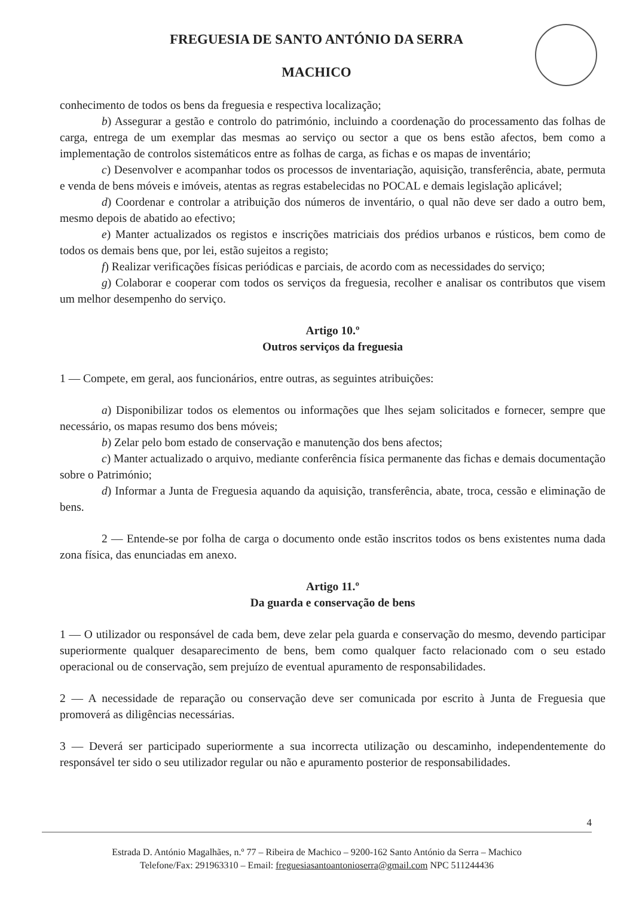FREGUESIA DE SANTO ANTÓNIO DA SERRA
MACHICO
conhecimento de todos os bens da freguesia e respectiva localização;
b) Assegurar a gestão e controlo do património, incluindo a coordenação do processamento das folhas de carga, entrega de um exemplar das mesmas ao serviço ou sector a que os bens estão afectos, bem como a implementação de controlos sistemáticos entre as folhas de carga, as fichas e os mapas de inventário;
c) Desenvolver e acompanhar todos os processos de inventariação, aquisição, transferência, abate, permuta e venda de bens móveis e imóveis, atentas as regras estabelecidas no POCAL e demais legislação aplicável;
d) Coordenar e controlar a atribuição dos números de inventário, o qual não deve ser dado a outro bem, mesmo depois de abatido ao efectivo;
e) Manter actualizados os registos e inscrições matriciais dos prédios urbanos e rústicos, bem como de todos os demais bens que, por lei, estão sujeitos a registo;
f) Realizar verificações físicas periódicas e parciais, de acordo com as necessidades do serviço;
g) Colaborar e cooperar com todos os serviços da freguesia, recolher e analisar os contributos que visem um melhor desempenho do serviço.
Artigo 10.º
Outros serviços da freguesia
1 — Compete, em geral, aos funcionários, entre outras, as seguintes atribuições:
a) Disponibilizar todos os elementos ou informações que lhes sejam solicitados e fornecer, sempre que necessário, os mapas resumo dos bens móveis;
b) Zelar pelo bom estado de conservação e manutenção dos bens afectos;
c) Manter actualizado o arquivo, mediante conferência física permanente das fichas e demais documentação sobre o Património;
d) Informar a Junta de Freguesia aquando da aquisição, transferência, abate, troca, cessão e eliminação de bens.
2 — Entende-se por folha de carga o documento onde estão inscritos todos os bens existentes numa dada zona física, das enunciadas em anexo.
Artigo 11.º
Da guarda e conservação de bens
1 — O utilizador ou responsável de cada bem, deve zelar pela guarda e conservação do mesmo, devendo participar superiormente qualquer desaparecimento de bens, bem como qualquer facto relacionado com o seu estado operacional ou de conservação, sem prejuízo de eventual apuramento de responsabilidades.
2 — A necessidade de reparação ou conservação deve ser comunicada por escrito à Junta de Freguesia que promoverá as diligências necessárias.
3 — Deverá ser participado superiormente a sua incorrecta utilização ou descaminho, independentemente do responsável ter sido o seu utilizador regular ou não e apuramento posterior de responsabilidades.
4
Estrada D. António Magalhães, n.º 77 – Ribeira de Machico – 9200-162 Santo António da Serra – Machico
Telefone/Fax: 291963310 – Email: freguesiasantoantonioserra@gmail.com NPC 511244436